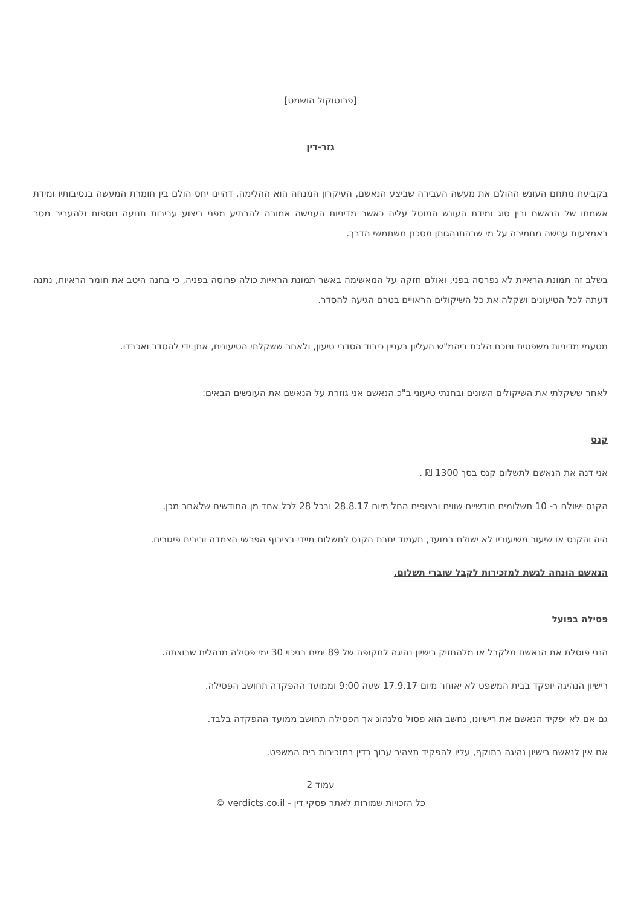[פרוטוקול הושמט]
גזר-דין
בקביעת מתחם העונש ההולם את מעשה העבירה שביצע הנאשם, העיקרון המנחה הוא ההלימה, דהיינו יחס הולם בין חומרת המעשה בנסיבותיו ומידת אשמתו של הנאשם ובין סוג ומידת העונש המוטל עליה כאשר מדיניות הענישה אמורה להרתיע מפני ביצוע עבירות תנועה נוספות ולהעביר מסר באמצעות ענישה מחמירה על מי שבהתנהגותן מסכנן משתמשי הדרך.
בשלב זה תמונת הראיות לא נפרסה בפני, ואולם חזקה על המאשימה באשר תמונת הראיות כולה פרוסה בפניה, כי בחנה היטב את חומר הראיות, נתנה דעתה לכל הטיעונים ושקלה את כל השיקולים הראויים בטרם הגיעה להסדר.
מטעמי מדיניות משפטית ונוכח הלכת ביהמ"ש העליון בעניין כיבוד הסדרי טיעון, ולאחר ששקלתי הטיעונים, אתן ידי להסדר ואכבדו.
לאחר ששקלתי את השיקולים השונים ובחנתי טיעוני ב"כ הנאשם אני גוזרת על הנאשם את העונשים הבאים:
קנס
אני דנה את הנאשם לתשלום קנס בסך 1300 ₪ .
הקנס ישולם ב- 10 תשלומים חודשיים שווים ורצופים החל מיום 28.8.17 ובכל 28 לכל אחד מן החודשים שלאחר מכן.
היה והקנס או שיעור משיעוריו לא ישולם במועד, תעמוד יתרת הקנס לתשלום מיידי בצירוף הפרשי הצמדה וריבית פיגורים.
הנאשם הונחה לגשת למזכירות לקבל שוברי תשלום.
פסילה בפועל
הנני פוסלת את הנאשם מלקבל או מלהחזיק רישיון נהיגה לתקופה של 89 ימים בניכוי 30 ימי פסילה מנהלית שרוצתה.
רישיון הנהיגה יופקד בבית המשפט לא יאוחר מיום 17.9.17 שעה 9:00 וממועד ההפקדה תחושב הפסילה.
גם אם לא יפקיד הנאשם את רישיונו, נחשב הוא פסול מלנהוג אך הפסילה תחושב ממועד ההפקדה בלבד.
אם אין לנאשם רישיון נהיגה בתוקף, עליו להפקיד תצהיר ערוך כדין במזכירות בית המשפט.
עמוד 2
כל הזכויות שמורות לאתר פסקי דין - verdicts.co.il ©